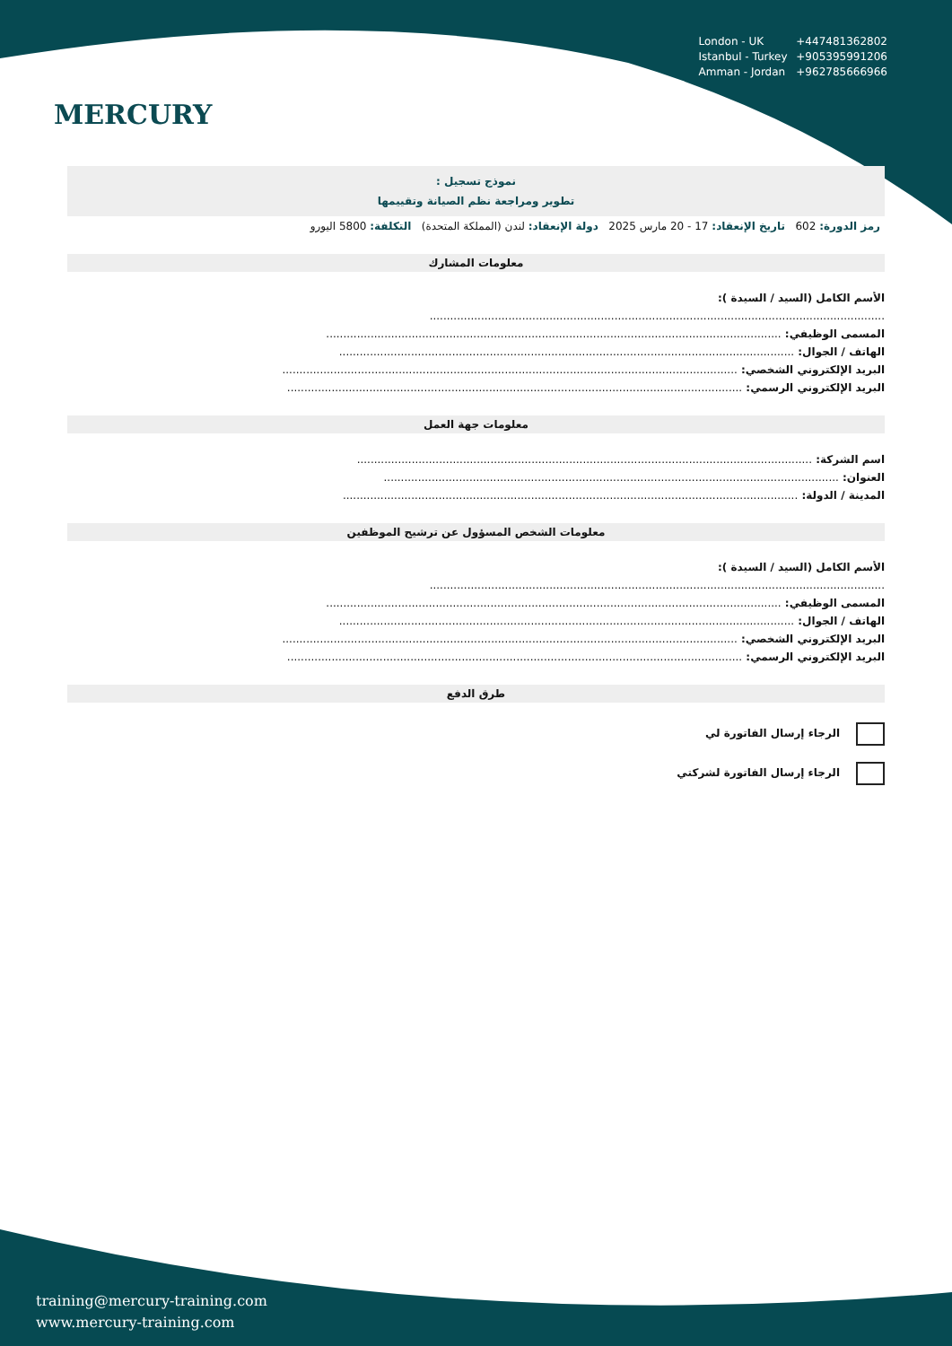MERCURY
London - UK +447481362802
Istanbul - Turkey +905395991206
Amman - Jordan +962785666966
نموذج تسجيل :
تطوير ومراجعة نظم الصيانة وتقييمها
رمز الدورة: 602 تاريخ الإنعقاد: 17 - 20 مارس 2025 دولة الإنعقاد: لندن (المملكة المتحدة) التكلفة: 5800 اليورو
معلومات المشارك
الأسم الكامل (السيد / السيدة ):
.....................................................................................................................................
المسمى الوظيفي: .....................................................................................................................................
الهاتف / الجوال: .....................................................................................................................................
البريد الإلكتروني الشخصي: .....................................................................................................................................
البريد الإلكتروني الرسمي: .....................................................................................................................................
معلومات جهة العمل
اسم الشركة: .....................................................................................................................................
العنوان: .....................................................................................................................................
المدينة / الدولة: .....................................................................................................................................
معلومات الشخص المسؤول عن ترشيح الموظفين
الأسم الكامل (السيد / السيدة ):
.....................................................................................................................................
المسمى الوظيفي: .....................................................................................................................................
الهاتف / الجوال: .....................................................................................................................................
البريد الإلكتروني الشخصي: .....................................................................................................................................
البريد الإلكتروني الرسمي: .....................................................................................................................................
طرق الدفع
الرجاء إرسال الفاتورة لي
الرجاء إرسال الفاتورة لشركتي
training@mercury-training.com
www.mercury-training.com